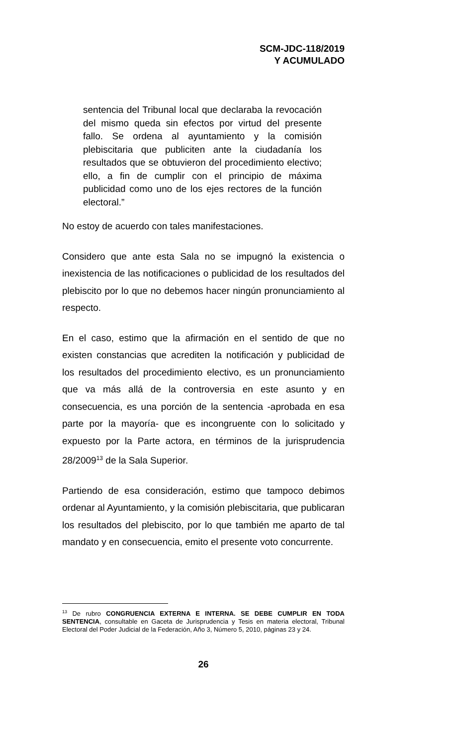SCM-JDC-118/2019
Y ACUMULADO
sentencia del Tribunal local que declaraba la revocación del mismo queda sin efectos por virtud del presente fallo. Se ordena al ayuntamiento y la comisión plebiscitaria que publiciten ante la ciudadanía los resultados que se obtuvieron del procedimiento electivo; ello, a fin de cumplir con el principio de máxima publicidad como uno de los ejes rectores de la función electoral.”
No estoy de acuerdo con tales manifestaciones.
Considero que ante esta Sala no se impugnó la existencia o inexistencia de las notificaciones o publicidad de los resultados del plebiscito por lo que no debemos hacer ningún pronunciamiento al respecto.
En el caso, estimo que la afirmación en el sentido de que no existen constancias que acrediten la notificación y publicidad de los resultados del procedimiento electivo, es un pronunciamiento que va más allá de la controversia en este asunto y en consecuencia, es una porción de la sentencia -aprobada en esa parte por la mayoría- que es incongruente con lo solicitado y expuesto por la Parte actora, en términos de la jurisprudencia 28/2009<sup>13</sup> de la Sala Superior.
Partiendo de esa consideración, estimo que tampoco debimos ordenar al Ayuntamiento, y la comisión plebiscitaria, que publicaran los resultados del plebiscito, por lo que también me aparto de tal mandato y en consecuencia, emito el presente voto concurrente.
<sup>13</sup> De rubro CONGRUENCIA EXTERNA E INTERNA. SE DEBE CUMPLIR EN TODA SENTENCIA, consultable en Gaceta de Jurisprudencia y Tesis en materia electoral, Tribunal Electoral del Poder Judicial de la Federación, Año 3, Número 5, 2010, páginas 23 y 24.
26